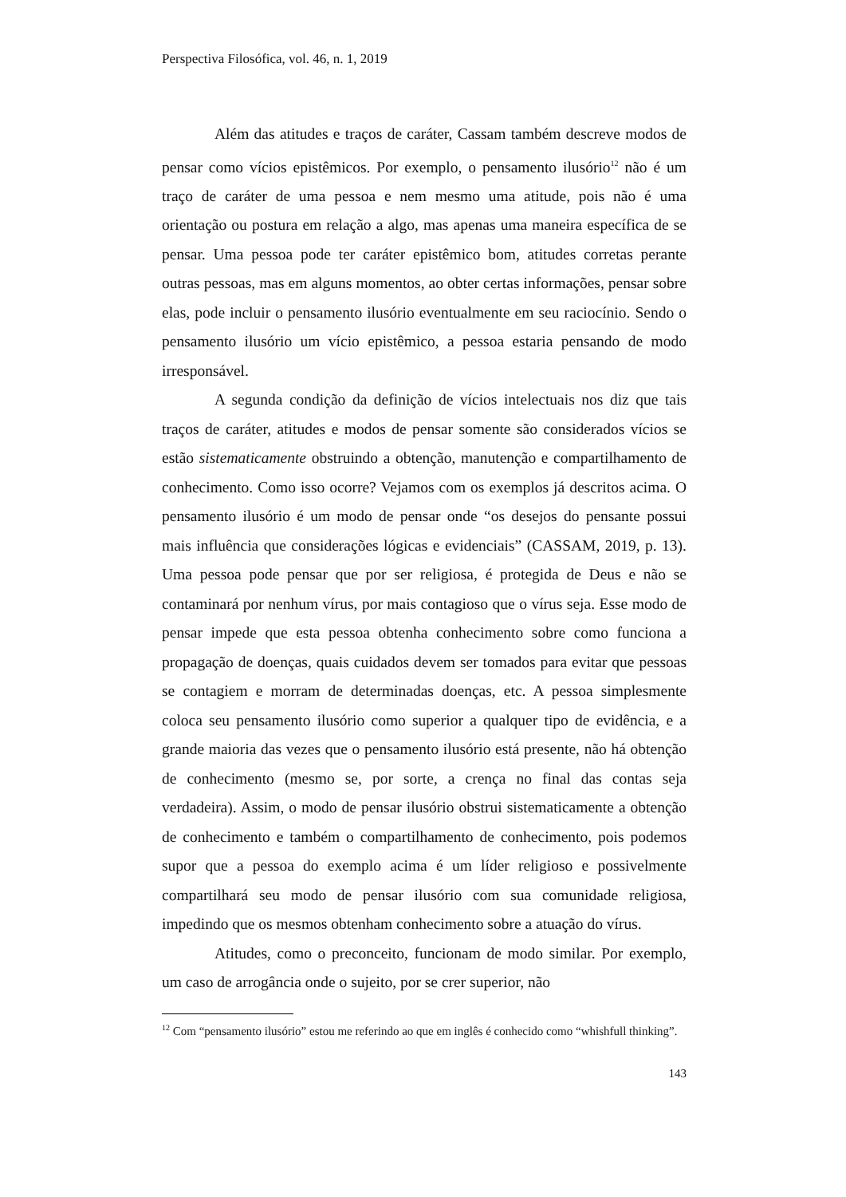Perspectiva Filosófica, vol. 46, n. 1, 2019
Além das atitudes e traços de caráter, Cassam também descreve modos de pensar como vícios epistêmicos. Por exemplo, o pensamento ilusório<sup>12</sup> não é um traço de caráter de uma pessoa e nem mesmo uma atitude, pois não é uma orientação ou postura em relação a algo, mas apenas uma maneira específica de se pensar. Uma pessoa pode ter caráter epistêmico bom, atitudes corretas perante outras pessoas, mas em alguns momentos, ao obter certas informações, pensar sobre elas, pode incluir o pensamento ilusório eventualmente em seu raciocínio. Sendo o pensamento ilusório um vício epistêmico, a pessoa estaria pensando de modo irresponsável.
A segunda condição da definição de vícios intelectuais nos diz que tais traços de caráter, atitudes e modos de pensar somente são considerados vícios se estão sistematicamente obstruindo a obtenção, manutenção e compartilhamento de conhecimento. Como isso ocorre? Vejamos com os exemplos já descritos acima. O pensamento ilusório é um modo de pensar onde “os desejos do pensante possui mais influência que considerações lógicas e evidenciais” (CASSAM, 2019, p. 13). Uma pessoa pode pensar que por ser religiosa, é protegida de Deus e não se contaminará por nenhum vírus, por mais contagioso que o vírus seja. Esse modo de pensar impede que esta pessoa obtenha conhecimento sobre como funciona a propagação de doenças, quais cuidados devem ser tomados para evitar que pessoas se contagiem e morram de determinadas doenças, etc. A pessoa simplesmente coloca seu pensamento ilusório como superior a qualquer tipo de evidência, e a grande maioria das vezes que o pensamento ilusório está presente, não há obtenção de conhecimento (mesmo se, por sorte, a crença no final das contas seja verdadeira). Assim, o modo de pensar ilusório obstrui sistematicamente a obtenção de conhecimento e também o compartilhamento de conhecimento, pois podemos supor que a pessoa do exemplo acima é um líder religioso e possivelmente compartilhará seu modo de pensar ilusório com sua comunidade religiosa, impedindo que os mesmos obtenham conhecimento sobre a atuação do vírus.
Atitudes, como o preconceito, funcionam de modo similar. Por exemplo, um caso de arrogância onde o sujeito, por se crer superior, não
<sup>12</sup> Com “pensamento ilusório” estou me referindo ao que em inglês é conhecido como “whishfull thinking”.
143